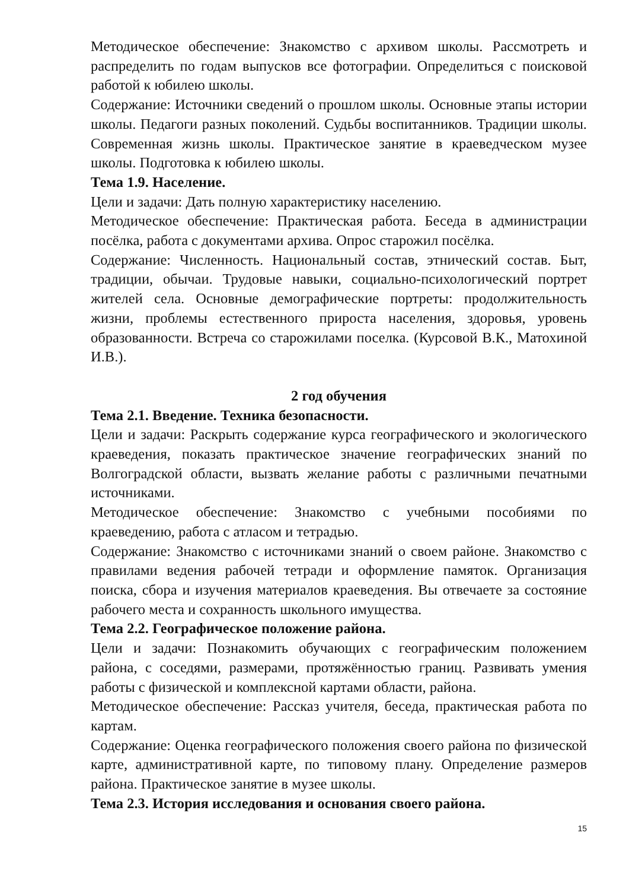Методическое обеспечение: Знакомство с архивом школы. Рассмотреть и распределить по годам выпусков все фотографии. Определиться с поисковой работой к юбилею школы.
Содержание: Источники сведений о прошлом школы. Основные этапы истории школы. Педагоги разных поколений. Судьбы воспитанников. Традиции школы. Современная жизнь школы. Практическое занятие в краеведческом музее школы. Подготовка к юбилею школы.
Тема 1.9. Население.
Цели и задачи: Дать полную характеристику населению.
Методическое обеспечение: Практическая работа. Беседа в администрации посёлка, работа с документами архива. Опрос старожил посёлка.
Содержание: Численность. Национальный состав, этнический состав. Быт, традиции, обычаи. Трудовые навыки, социально-психологический портрет жителей села. Основные демографические портреты: продолжительность жизни, проблемы естественного прироста населения, здоровья, уровень образованности. Встреча со старожилами поселка. (Курсовой В.К., Матохиной И.В.).
2 год обучения
Тема 2.1. Введение. Техника безопасности.
Цели и задачи: Раскрыть содержание курса географического и экологического краеведения, показать практическое значение географических знаний по Волгоградской области, вызвать желание работы с различными печатными источниками.
Методическое обеспечение: Знакомство с учебными пособиями по краеведению, работа с атласом и тетрадью.
Содержание: Знакомство с источниками знаний о своем районе. Знакомство с правилами ведения рабочей тетради и оформление памяток. Организация поиска, сбора и изучения материалов краеведения. Вы отвечаете за состояние рабочего места и сохранность школьного имущества.
Тема 2.2. Географическое положение района.
Цели и задачи: Познакомить обучающих с географическим положением района, с соседями, размерами, протяжённостью границ. Развивать умения работы с физической и комплексной картами области, района.
Методическое обеспечение: Рассказ учителя, беседа, практическая работа по картам.
Содержание: Оценка географического положения своего района по физической карте, административной карте, по типовому плану. Определение размеров района. Практическое занятие в музее школы.
Тема 2.3. История исследования и основания своего района.
15